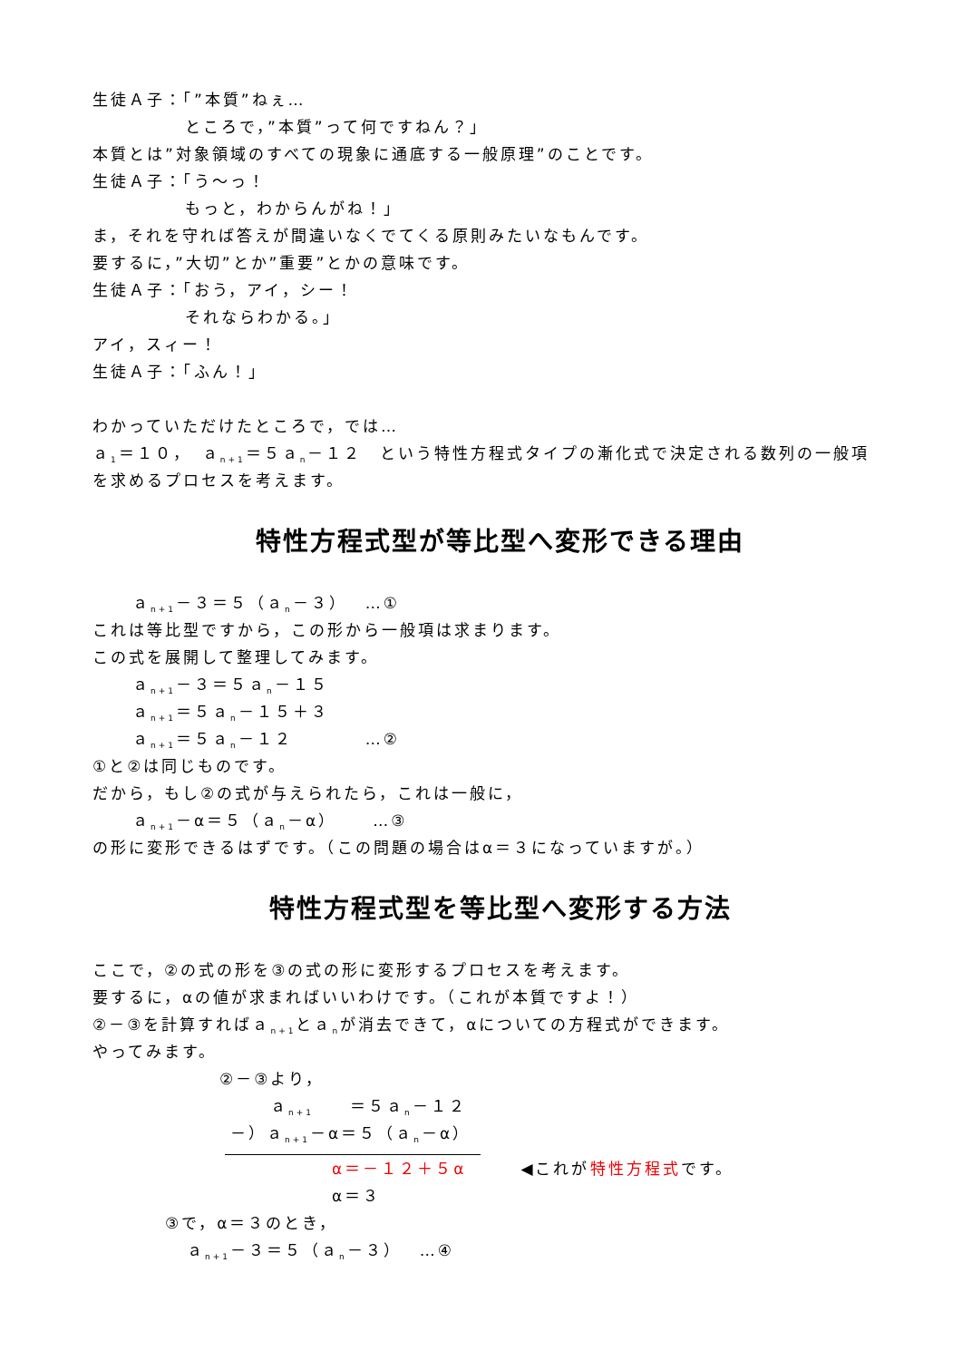生徒Ａ子：「”本質”ねぇ…
ところで，”本質”って何ですねん？」
本質とは”対象領域のすべての現象に通底する一般原理”のことです。
生徒Ａ子：「う～っ！
もっと，わからんがね！」
ま，それを守れば答えが間違いなくでてくる原則みたいなもんです。
要するに，”大切”とか”重要”とかの意味です。
生徒Ａ子：「おう，アイ，シー！
それならわかる。」
アイ，スィー！
生徒Ａ子：「ふん！」
わかっていただけたところで，では…
ａ<sub>1</sub>＝１０，　ａ<sub>n+1</sub>＝５ａ<sub>n</sub>－１２　という特性方程式タイプの漸化式で決定される数列の一般項
を求めるプロセスを考えます。
特性方程式型が等比型へ変形できる理由
ａ<sub>n+1</sub>－３＝５（ａ<sub>n</sub>－３）　…①
これは等比型ですから，この形から一般項は求まります。
この式を展開して整理してみます。
ａ<sub>n+1</sub>－３＝５ａ<sub>n</sub>－１５
ａ<sub>n+1</sub>＝５ａ<sub>n</sub>－１５＋３
ａ<sub>n+1</sub>＝５ａ<sub>n</sub>－１２　　　　…②
①と②は同じものです。
だから，もし②の式が与えられたら，これは一般に，
ａ<sub>n+1</sub>－α＝５（ａ<sub>n</sub>－α）　　…③
の形に変形できるはずです。（この問題の場合はα＝３になっていますが。）
特性方程式型を等比型へ変形する方法
ここで，②の式の形を③の式の形に変形するプロセスを考えます。
要するに，αの値が求まればいいわけです。（これが本質ですよ！）
②－③を計算すればａ<sub>n+1</sub>とａ<sub>n</sub>が消去できて，αについての方程式ができます。
やってみます。
②－③より，
ａ<sub>n+1</sub>　　＝５ａ<sub>n</sub>－１２
－）ａ<sub>n+1</sub>－α＝５（ａ<sub>n</sub>－α）
α＝－１２＋５α　　　◀これが特性方程式です。
α＝３
③で，α＝３のとき，
ａ<sub>n+1</sub>－３＝５（ａ<sub>n</sub>－３）　…④